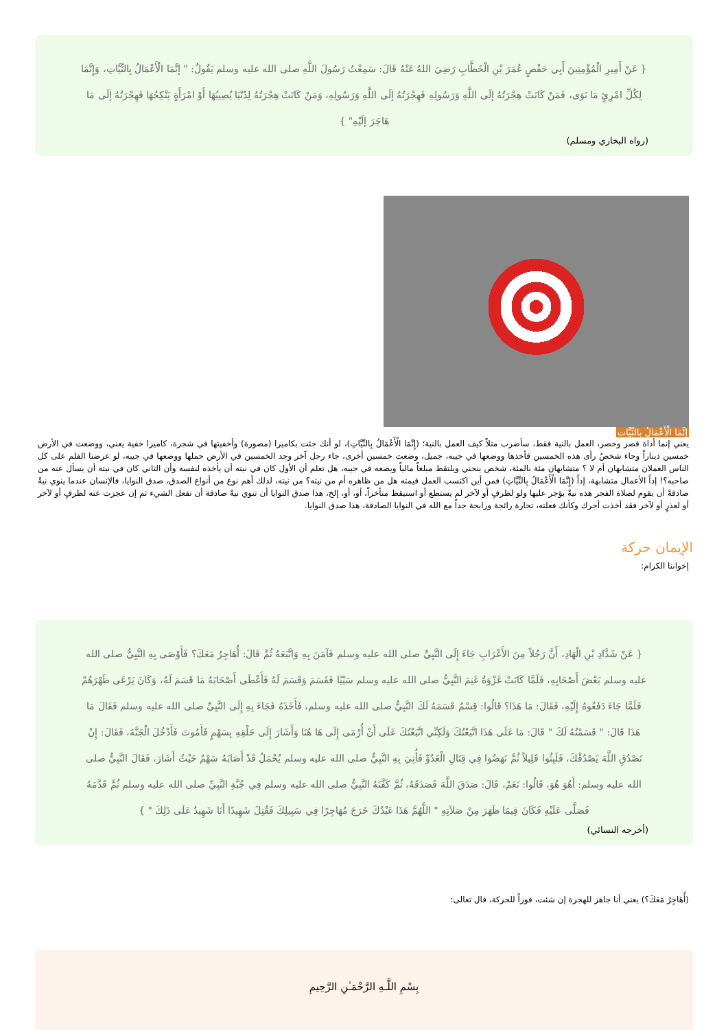{ عَنْ أَمِيرِ الْمُؤْمِنِينَ أَبِي حَفْصٍ عُمَرَ بْنِ الْخَطَّابِ رَضِيَ اللهُ عَنْهُ قَالَ: سَمِعْتُ رَسُولَ اللَّهِ صلى الله عليه وسلم يَقُولُ: " إنَّمَا الْأَعْمَالُ بِالنِّيَّاتِ، وَإِنَّمَا لِكُلِّ امْرِئٍ مَا نَوَى، فَمَنْ كَانَتْ هِجْرَتُهُ إلَى اللَّهِ وَرَسُولِهِ فَهِجْرَتُهُ إلَى اللَّهِ وَرَسُولِهِ، وَمَنْ كَانَتْ هِجْرَتُهُ لِدُنْيَا يُصِيبُهَا أَوْ امْرَأَةٍ يَنْكِحُهَا فَهِجْرَتُهُ إلَى مَا هَاجَرَ إلَيْهِ" }
(رواه البخاري ومسلم)
إنَّمَا الْأَعْمَالُ بالنِّيَّات
يعني إنما أداة قصر وحصر، العمل بالنية فقط، سأضرب مثلاً كيف العمل بالنية؛ (إِنَّمَا الْأَعْمَالُ بِالنِّيَّاتِ)، لو أنك جئت بكاميرا (مصورة) وأخفيتها في شجرة، كاميرا خفية يعني، ووضعت في الأرض خمسين ديناراً وجاء شخصٌ رأى هذه الخمسين فأخذها ووضعها في جيبه، جميل، وضعت خمسين أخرى، جاء رجل آخر وجد الخمسين في الأرض حملها ووضعها في جيبه، لو عرضنا الفلم على كل الناس العملان متشابهان أم لا ؟ متشابهان مئة بالمئة، شخص ينحني ويلتقط مبلغاً مالياً ويضعه في جيبه، هل تعلم أن الأول كان في نيته أن يأخذه لنفسه وأن الثاني كان في نيته أن يسأل عنه من صاحبه؟! إذاً الأعمال متشابهة، إذاً (إِنَّمَا الْأَعْمَالُ بِالنِّيَّاتِ) فمن أين اكتسب العمل قيمته هل من ظاهره أم من نيته؟ من نيته، لذلك أهم نوع من أنواع الصدق، صدق النوايا، فالإنسان عندما ينوي نيةً صادقةً أن يقوم لصلاة الفجر هذه نيةٌ يؤجر عليها ولو لظرفٍ أو لآخر لم يستطع أو استيقظ متأخراً، أو، أو، إلخ، هذا صدق النوايا أن تنوي نيةً صادقة أن تفعل الشيء ثم إن عجزت عنه لظرفٍ أو لآخر أو لعذرٍ أو لآخر فقد أخذت أجرك وكأنك فعلته، تجارة رائجة ورابحة جداً مع الله في النوايا الصادقة، هذا صدق النوايا.
الإيمان حركة
إخواننا الكرام:
{ عَنْ شَدَّادِ بْنِ الْهَادِ، أَنَّ رَجُلاً مِنَ الأَعْرَابِ جَاءَ إِلَى النَّبِيِّ صلى الله عليه وسلم فَآمَنَ بِهِ وَاتَّبَعَهُ ثُمَّ قَالَ: أُهَاجِرُ مَعَكَ؟ فَأَوْصَى بِهِ النَّبِيُّ صلى الله عليه وسلم بَعْضَ أَصْحَابِهِ، فَلَمَّا كَانَتْ غَزْوَةٌ غَنِمَ النَّبِيُّ صلى الله عليه وسلم سَبْيًا فَقَسَمَ وَقَسَمَ لَهُ فَأَعْطَى أَصْحَابَهُ مَا قَسَمَ لَهُ، وَكَانَ يَرْعَى ظَهْرَهُمْ فَلَمَّا جَاءَ دَفَعُوهُ إِلَيْهِ، فَقَالَ: مَا هَذَا؟ قَالُوا: قِسْمٌ قَسَمَهُ لَكَ النَّبِيُّ صلى الله عليه وسلم، فَأَخَذَهُ فَجَاءَ بِهِ إِلَى النَّبِيِّ صلى الله عليه وسلم فَقَالَ مَا هَذَا قَالَ: " قَسَمْتُهُ لَكَ " قَالَ: مَا عَلَى هَذَا اتَّبَعْتُكَ وَلَكِنِّي اتَّبَعْتُكَ عَلَى أَنْ أُرْمَى إِلَى هَا هُنَا وَأَشَارَ إِلَى حَلْقِهِ بِسَهْمٍ فَأَمُوتَ فَأَدْخُلَ الْجَنَّةَ، فَقَالَ: إِنْ تَصْدُقِ اللَّهَ يَصْدُقْكَ، فَلَبِثُوا قَلِيلاً ثُمَّ نَهَضُوا فِي قِتَالِ الْعَدُوِّ فَأُتِيَ بِهِ النَّبِيُّ صلى الله عليه وسلم يُحْمَلُ قَدْ أَصَابَهُ سَهْمٌ حَيْثُ أَشَارَ، فَقَالَ النَّبِيُّ صلى الله عليه وسلم: أَهُوَ هُوَ، قَالُوا: نَعَمْ، قَالَ: صَدَقَ اللَّهَ فَصَدَقَهُ، ثُمَّ كَفَّنَهُ النَّبِيُّ صلى الله عليه وسلم فِي جُبَّةِ النَّبِيِّ صلى الله عليه وسلم ثُمَّ قَدَّمَهُ فَصَلَّى عَلَيْهِ فَكَانَ فِيمَا ظَهَرَ مِنْ صَلاَتِهِ " اللَّهُمَّ هَذَا عَبْدُكَ خَرَجَ مُهَاجِرًا فِي سَبِيلِكَ فَقُتِلَ شَهِيدًا أَنَا شَهِيدٌ عَلَى ذَلِكَ " }
(أخرجه النسائي)
(أُهَاجِرُ مَعَكَ؟) يعني أنا جاهز للهجرة إن شئت، فوراً للحركة، قال تعالى:
بِسْمِ اللَّـهِ الرَّحْمَـٰنِ الرَّحِيمِ